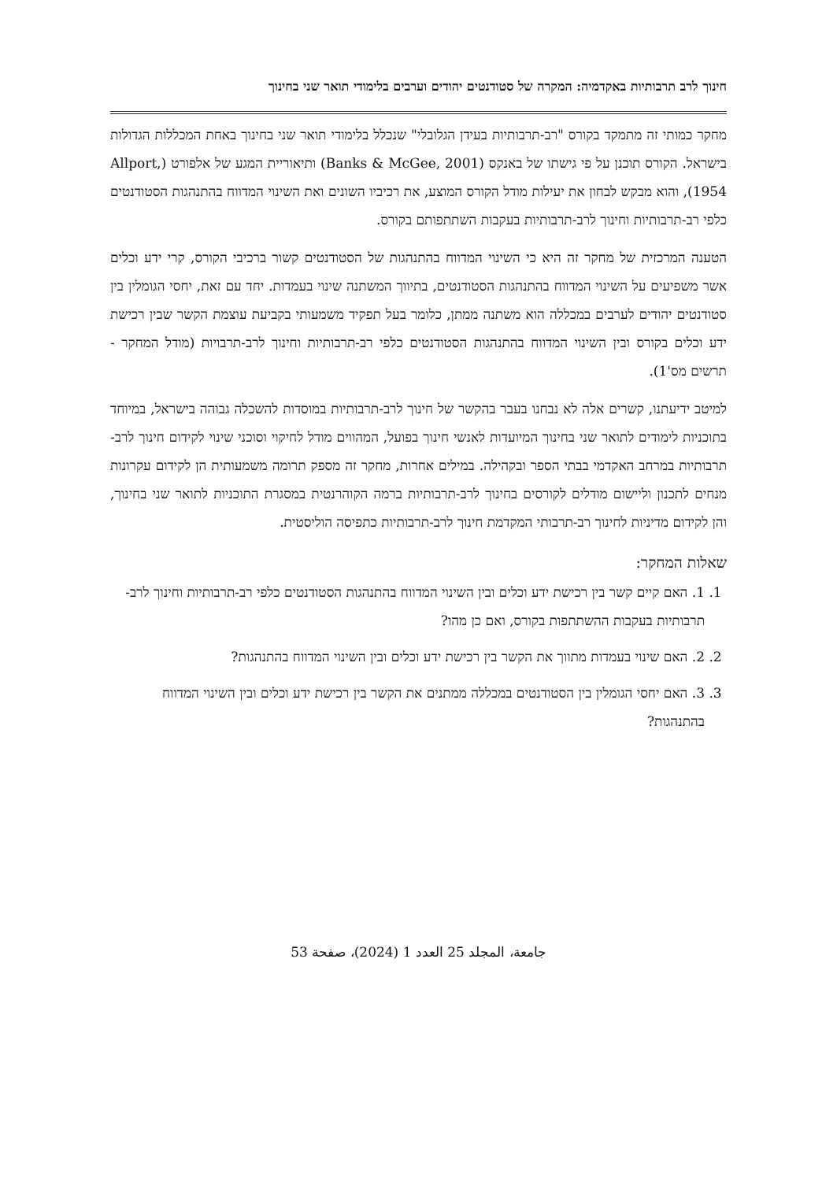חינוך לרב תרבותיות באקדמיה: המקרה של סטודנטים יהודים וערבים בלימודי תואר שני בחינוך
מחקר כמותי זה מתמקד בקורס "רב-תרבותיות בעידן הגלובלי" שנכלל בלימודי תואר שני בחינוך באחת המכללות הגדולות בישראל. הקורס תוכנן על פי גישתו של באנקס (Banks & McGee, 2001) ותיאוריית המגע של אלפורט (Allport, 1954), והוא מבקש לבחון את יעילות מודל הקורס המוצע, את רכיביו השונים ואת השינוי המדווח בהתנהגות הסטודנטים כלפי רב-תרבותיות וחינוך לרב-תרבותיות בעקבות השתתפותם בקורס.
הטענה המרכזית של מחקר זה היא כי השינוי המדווח בהתנהגות של הסטודנטים קשור ברכיבי הקורס, קרי ידע וכלים אשר משפיעים על השינוי המדווח בהתנהגות הסטודנטים, בתיווך המשתנה שינוי בעמדות. יחד עם זאת, יחסי הגומלין בין סטודנטים יהודים לערבים במכללה הוא משתנה ממתן, כלומר בעל תפקיד משמעותי בקביעת עוצמת הקשר שבין רכישת ידע וכלים בקורס ובין השינוי המדווח בהתנהגות הסטודנטים כלפי רב-תרבותיות וחינוך לרב-תרבויות (מודל המחקר - תרשים מס'1).
למיטב ידיעתנו, קשרים אלה לא נבחנו בעבר בהקשר של חינוך לרב-תרבותיות במוסדות להשכלה גבוהה בישראל, במיוחד בתוכניות לימודים לתואר שני בחינוך המיועדות לאנשי חינוך בפועל, המהווים מודל לחיקוי וסוכני שינוי לקידום חינוך לרב-תרבותיות במרחב האקדמי בבתי הספר ובקהילה. במילים אחרות, מחקר זה מספק תרומה משמעותית הן לקידום עקרונות מנחים לתכנון וליישום מודלים לקורסים בחינוך לרב-תרבותיות ברמה הקוהרנטית במסגרת התוכניות לתואר שני בחינוך, והן לקידום מדיניות לחינוך רב-תרבותי המקדמת חינוך לרב-תרבותיות כתפיסה הוליסטית.
שאלות המחקר:
1. 1. האם קיים קשר בין רכישת ידע וכלים ובין השינוי המדווח בהתנהגות הסטודנטים כלפי רב-תרבותיות וחינוך לרב-תרבותיות בעקבות ההשתתפות בקורס, ואם כן מהו?
2. 2. האם שינוי בעמדות מתווך את הקשר בין רכישת ידע וכלים ובין השינוי המדווח בהתנהגות?
3. 3. האם יחסי הגומלין בין הסטודנטים במכללה ממתנים את הקשר בין רכישת ידע וכלים ובין השינוי המדווח בהתנהגות?
جامعة، المجلد 25 العدد 1 (2024)، صفحة 53